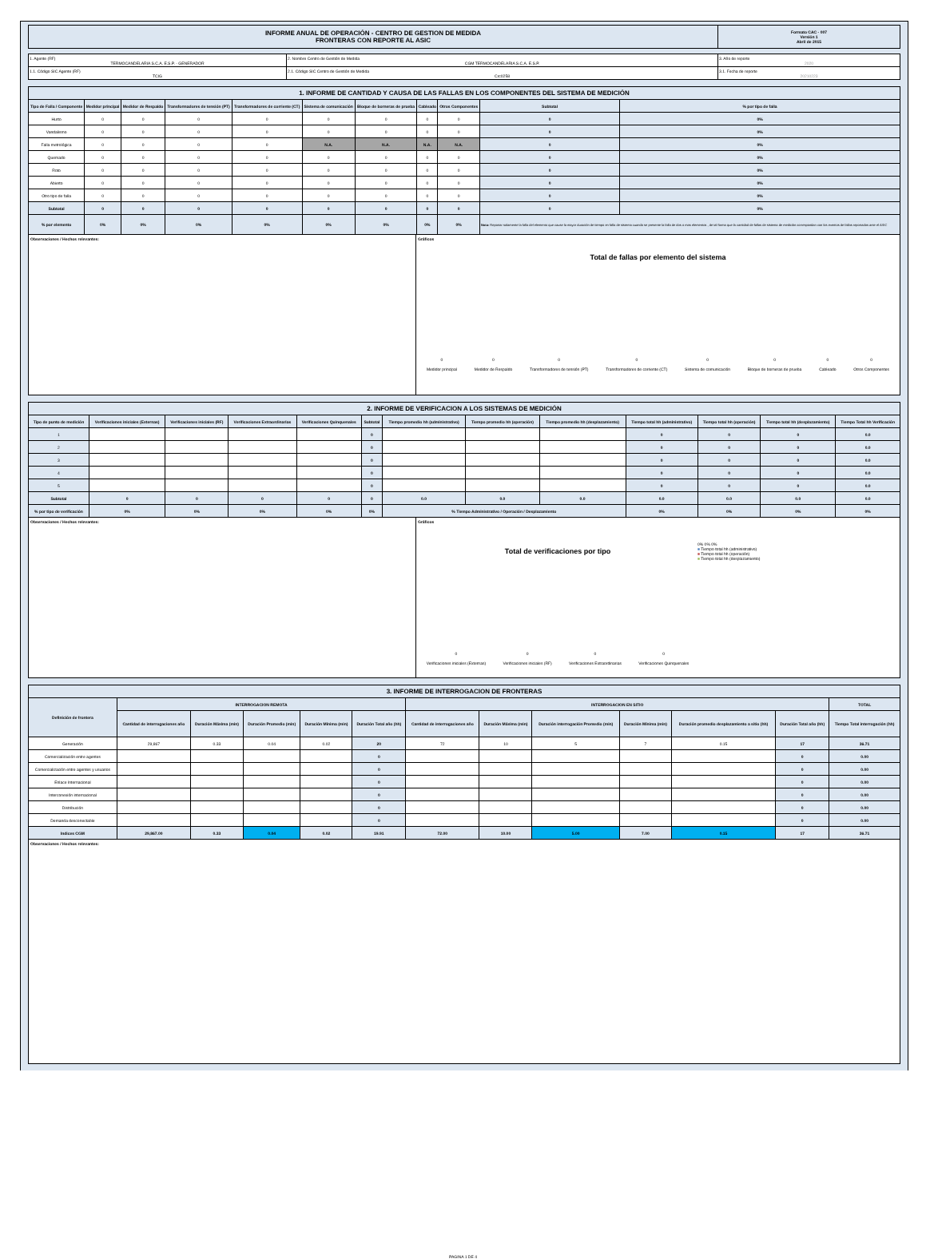| INFORME ANUAL DE OPERACIÓN - CENTRO DE GESTION DE MEDIDA FRONTERAS CON REPORTE AL ASIC | Formato CAC - 007 Versión 1 Abril de 2015 |
| 1. Agente (RF) TERMOCANDELARIA S.C.A. E.S.P. - GENERADOR | 2. Nombre Centro de Gestión de Medida CGM TERMOCANDELARIA S.C.A. E.S.P. | 3. Año de reporte 2020 |
| 1.1. Código SIC Agente (RF) TCIG | 2.1. Código SIC Centro de Gestión de Medida Crc0258 | 3.1. Fecha de reporte 20210223 |
| 1. INFORME DE CANTIDAD Y CAUSA DE LAS FALLAS EN LOS COMPONENTES DEL SISTEMA DE MEDICIÓN | | | | | | | | | | |
| --- | --- | --- | --- | --- | --- | --- | --- | --- | --- | --- |
| Tipo de Falla / Componente | Medidor principal | Medidor de Respaldo | Transformadores de tensión (PT) | Transformadores de corriente (CT) | Sistema de comunicación | Bloque de borneras de prueba | Cableado | Otros Componentes | Subtotal | % por tipo de falla |
| Hurto | 0 | 0 | 0 | 0 | 0 | 0 | 0 | 0 | 0 | 0% |
| Vandalismo | 0 | 0 | 0 | 0 | 0 | 0 | 0 | 0 | 0 | 0% |
| Falla metrológica | 0 | 0 | 0 | 0 | N.A. | N.A. | N.A. | N.A. | 0 | 0% |
| Quemado | 0 | 0 | 0 | 0 | 0 | 0 | 0 | 0 | 0 | 0% |
| Roto | 0 | 0 | 0 | 0 | 0 | 0 | 0 | 0 | 0 | 0% |
| Abierto | 0 | 0 | 0 | 0 | 0 | 0 | 0 | 0 | 0 | 0% |
| Otro tipo de falla | 0 | 0 | 0 | 0 | 0 | 0 | 0 | 0 | 0 | 0% |
| Subtotal | 0 | 0 | 0 | 0 | 0 | 0 | 0 | 0 | 0 | 0% |
| % por elemento | 0% | 0% | 0% | 0% | 0% | 0% | 0% | 0% | Nota: Reportar solamente la falla del elemento que cause la mayor duración de tiempo en falla de sistema cuando se presente la falla de dos o mas elementos , de tal forma que la cantidad de fallas de sistema de medición correspondan con los eventos de fallas reportados ante el ASIC | |
Observaciones / Hechos relevantes: Gráficos
Total de fallas por elemento del sistema
0
Medidor principal 0
Medidor de Respaldo 0
Transformadores de tensión (PT) 0
Transformadores de corriente (CT) 0
Sistema de comunicación 0
Bloque de borneras de prueba 0
Cableado 0
Otros Componentes
| 2. INFORME DE VERIFICACION A LOS SISTEMAS DE MEDICIÓN | | | | | | | | | | | | |
| --- | --- | --- | --- | --- | --- | --- | --- | --- | --- | --- | --- | --- |
| Tipo de punto de medición | Verificaciones iniciales (Externas) | Verificaciones iniciales (RF) | Verificaciones Extraordinarias | Verificaciones Quinquenales | Subtotal | Tiempo promedio hh (administrativo) | Tiempo promedio hh (operación) | Tiempo promedio hh (desplazamiento) | Tiempo total hh (administrativo) | Tiempo total hh (operación) | Tiempo total hh (desplazamiento) | Tiempo Total hh Verificación |
| 1 | | | | | 0 | | | | 0 | 0 | 0 | 0.0 |
| 2 | | | | | 0 | | | | 0 | 0 | 0 | 0.0 |
| 3 | | | | | 0 | | | | 0 | 0 | 0 | 0.0 |
| 4 | | | | | 0 | | | | 0 | 0 | 0 | 0.0 |
| 5 | | | | | 0 | | | | 0 | 0 | 0 | 0.0 |
| Subtotal | 0 | 0 | 0 | 0 | 0 | 0.0 | 0.0 | 0.0 | 0.0 | 0.0 | 0.0 | 0.0 |
| % por tipo de verificación | 0% | 0% | 0% | 0% | 0% | % Tiempo Administrativo / Operación / Desplazamiento | | | 0% | 0% | 0% | 0% |
Observaciones / Hechos relevantes: Gráficos
Total de verificaciones por tipo
0
Verificaciones iniciales (Externas) 0
Verificaciones iniciales (RF) 0
Verificaciones Extraordinarias 0
Verificaciones Quinquenales
0% 0% 0%
■ Tiempo total hh (administrativo)
■ Tiempo total hh (operación)
■ Tiempo total hh (desplazamiento)
| 3. INFORME DE INTERROGACION DE FRONTERAS | | | | | | | | | | | | |
| --- | --- | --- | --- | --- | --- | --- | --- | --- | --- | --- | --- | --- |
| Definición de frontera | INTERROGACION REMOTA | | | | | INTERROGACION EN SITIO | | | | | | TOTAL |
| | Cantidad de interrogaciones año | Duración Máxima (min) | Duración Promedio (min) | Duración Mínima (min) | Duración Total año (hh) | Cantidad de interrogaciones año | Duración Máxima (min) | Duración interrogación Promedio (min) | Duración Mínima (min) | Duración promedio desplazamiento a sitio (hh) | Duración Total año (hh) | Tiempo Total interrogación (hh) |
| Generación | 29,867 | 0.33 | 0.04 | 0.02 | 20 | 72 | 10 | 5 | 7 | 0.15 | 17 | 36.71 |
| Comercialización entre agentes | | | | | 0 | | | | | | 0 | 0.00 |
| Comercialización entre agentes y usuarios | | | | | 0 | | | | | | 0 | 0.00 |
| Enlace Internacional | | | | | 0 | | | | | | 0 | 0.00 |
| Interconexión internacional | | | | | 0 | | | | | | 0 | 0.00 |
| Distribución | | | | | 0 | | | | | | 0 | 0.00 |
| Demanda desconectable | | | | | 0 | | | | | | 0 | 0.00 |
| Indices CGM | 29,867.00 | 0.33 | 0.04 | 0.02 | 19.91 | 72.00 | 10.00 | 5.00 | 7.00 | 0.15 | 17 | 36.71 |
Observaciones / Hechos relevantes:
PAGINA 1 DE 4